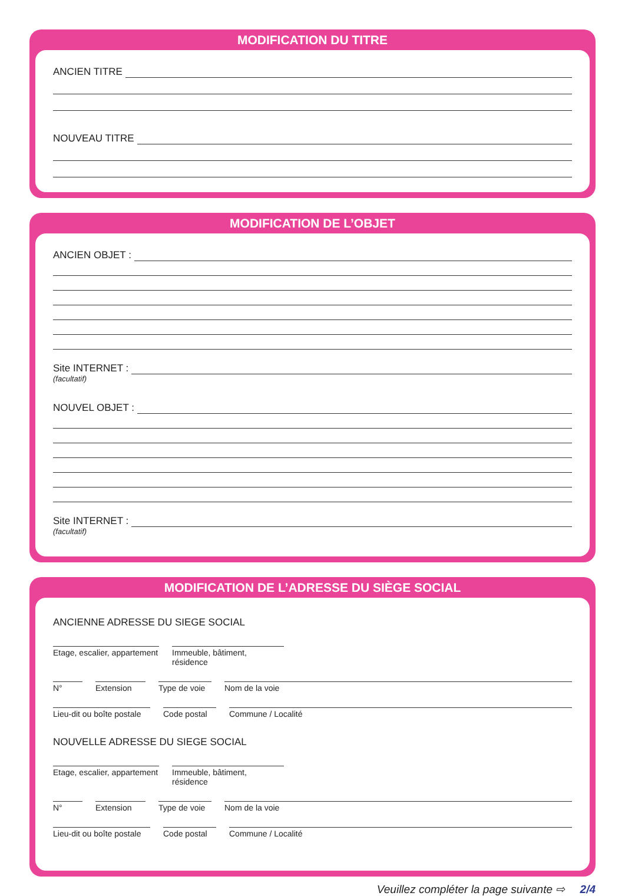MODIFICATION DU TITRE
ANCIEN TITRE
NOUVEAU TITRE
MODIFICATION DE L’OBJET
ANCIEN OBJET :
Site INTERNET :
(facultatif)
NOUVEL OBJET :
Site INTERNET :
(facultatif)
MODIFICATION DE L’ADRESSE DU SIÈGE SOCIAL
ANCIENNE ADRESSE DU SIEGE SOCIAL
Etage, escalier, appartement
Immeuble, bâtiment, résidence
N° Extension Type de voie
Nom de la voie
Lieu-dit ou boîte postale
Code postal
Commune / Localité
NOUVELLE ADRESSE DU SIEGE SOCIAL
Etage, escalier, appartement
Immeuble, bâtiment, résidence
N° Extension Type de voie
Nom de la voie
Lieu-dit ou boîte postale
Code postal
Commune / Localité
Veuillez compléter la page suivante ⇨ 2/4